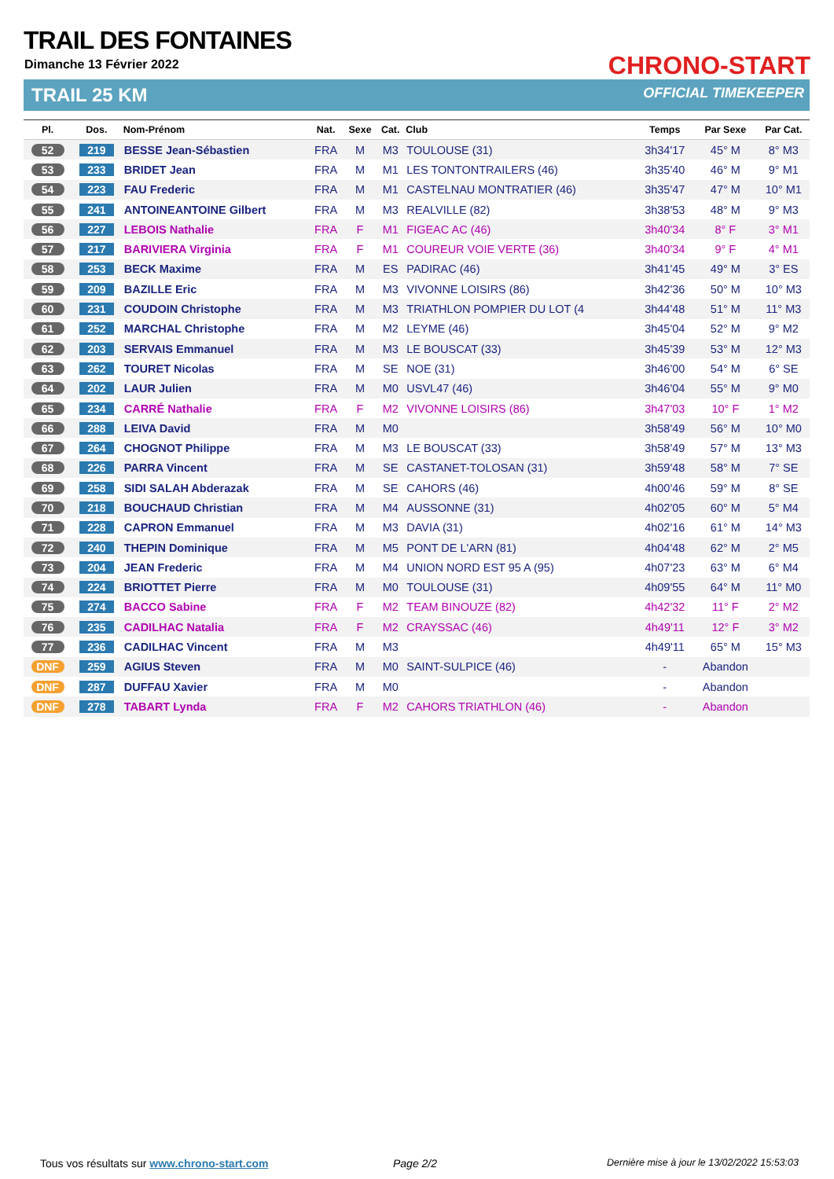TRAIL DES FONTAINES
Dimanche 13 Février 2022
TRAIL 25 KM
CHRONO-START
OFFICIAL TIMEKEEPER
| Pl. | Dos. | Nom-Prénom | Nat. | Sexe | Cat. | Club | Temps | Par Sexe | Par Cat. |
| --- | --- | --- | --- | --- | --- | --- | --- | --- | --- |
| 52 | 219 | BESSE Jean-Sébastien | FRA | M | M3 | TOULOUSE (31) | 3h34'17 | 45° M | 8° M3 |
| 53 | 233 | BRIDET Jean | FRA | M | M1 | LES TONTONTRAILERS (46) | 3h35'40 | 46° M | 9° M1 |
| 54 | 223 | FAU Frederic | FRA | M | M1 | CASTELNAU MONTRATIER (46) | 3h35'47 | 47° M | 10° M1 |
| 55 | 241 | ANTOINEANTOINE Gilbert | FRA | M | M3 | REALVILLE (82) | 3h38'53 | 48° M | 9° M3 |
| 56 | 227 | LEBOIS Nathalie | FRA | F | M1 | FIGEAC AC (46) | 3h40'34 | 8° F | 3° M1 |
| 57 | 217 | BARIVIERA Virginia | FRA | F | M1 | COUREUR VOIE VERTE (36) | 3h40'34 | 9° F | 4° M1 |
| 58 | 253 | BECK Maxime | FRA | M | ES | PADIRAC (46) | 3h41'45 | 49° M | 3° ES |
| 59 | 209 | BAZILLE Eric | FRA | M | M3 | VIVONNE LOISIRS (86) | 3h42'36 | 50° M | 10° M3 |
| 60 | 231 | COUDOIN Christophe | FRA | M | M3 | TRIATHLON POMPIER DU LOT (4 | 3h44'48 | 51° M | 11° M3 |
| 61 | 252 | MARCHAL Christophe | FRA | M | M2 | LEYME (46) | 3h45'04 | 52° M | 9° M2 |
| 62 | 203 | SERVAIS Emmanuel | FRA | M | M3 | LE BOUSCAT (33) | 3h45'39 | 53° M | 12° M3 |
| 63 | 262 | TOURET Nicolas | FRA | M | SE | NOE (31) | 3h46'00 | 54° M | 6° SE |
| 64 | 202 | LAUR Julien | FRA | M | M0 | USVL47 (46) | 3h46'04 | 55° M | 9° M0 |
| 65 | 234 | CARRÉ Nathalie | FRA | F | M2 | VIVONNE LOISIRS (86) | 3h47'03 | 10° F | 1° M2 |
| 66 | 288 | LEIVA David | FRA | M | M0 | | 3h58'49 | 56° M | 10° M0 |
| 67 | 264 | CHOGNOT Philippe | FRA | M | M3 | LE BOUSCAT (33) | 3h58'49 | 57° M | 13° M3 |
| 68 | 226 | PARRA Vincent | FRA | M | SE | CASTANET-TOLOSAN (31) | 3h59'48 | 58° M | 7° SE |
| 69 | 258 | SIDI SALAH Abderazak | FRA | M | SE | CAHORS (46) | 4h00'46 | 59° M | 8° SE |
| 70 | 218 | BOUCHAUD Christian | FRA | M | M4 | AUSSONNE (31) | 4h02'05 | 60° M | 5° M4 |
| 71 | 228 | CAPRON Emmanuel | FRA | M | M3 | DAVIA (31) | 4h02'16 | 61° M | 14° M3 |
| 72 | 240 | THEPIN Dominique | FRA | M | M5 | PONT DE L'ARN (81) | 4h04'48 | 62° M | 2° M5 |
| 73 | 204 | JEAN Frederic | FRA | M | M4 | UNION NORD EST 95 A (95) | 4h07'23 | 63° M | 6° M4 |
| 74 | 224 | BRIOTTET Pierre | FRA | M | M0 | TOULOUSE (31) | 4h09'55 | 64° M | 11° M0 |
| 75 | 274 | BACCO Sabine | FRA | F | M2 | TEAM BINOUZE (82) | 4h42'32 | 11° F | 2° M2 |
| 76 | 235 | CADILHAC Natalia | FRA | F | M2 | CRAYSSAC (46) | 4h49'11 | 12° F | 3° M2 |
| 77 | 236 | CADILHAC Vincent | FRA | M | M3 | | 4h49'11 | 65° M | 15° M3 |
| DNF | 259 | AGIUS Steven | FRA | M | M0 | SAINT-SULPICE (46) | - | Abandon | |
| DNF | 287 | DUFFAU Xavier | FRA | M | M0 | | - | Abandon | |
| DNF | 278 | TABART Lynda | FRA | F | M2 | CAHORS TRIATHLON (46) | - | Abandon | |
Tous vos résultats sur www.chrono-start.com Page 2/2 Dernière mise à jour le 13/02/2022 15:53:03